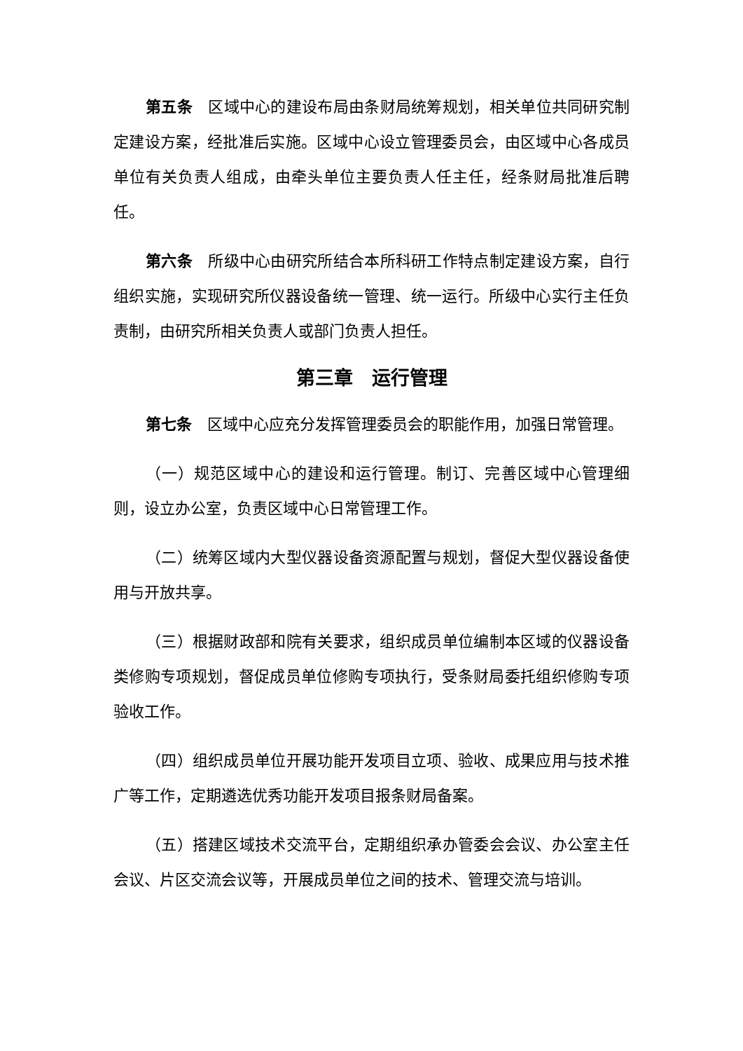第五条　区域中心的建设布局由条财局统筹规划，相关单位共同研究制定建设方案，经批准后实施。区域中心设立管理委员会，由区域中心各成员单位有关负责人组成，由牵头单位主要负责人任主任，经条财局批准后聘任。
第六条　所级中心由研究所结合本所科研工作特点制定建设方案，自行组织实施，实现研究所仪器设备统一管理、统一运行。所级中心实行主任负责制，由研究所相关负责人或部门负责人担任。
第三章　运行管理
第七条　区域中心应充分发挥管理委员会的职能作用，加强日常管理。
（一）规范区域中心的建设和运行管理。制订、完善区域中心管理细则，设立办公室，负责区域中心日常管理工作。
（二）统筹区域内大型仪器设备资源配置与规划，督促大型仪器设备使用与开放共享。
（三）根据财政部和院有关要求，组织成员单位编制本区域的仪器设备类修购专项规划，督促成员单位修购专项执行，受条财局委托组织修购专项验收工作。
（四）组织成员单位开展功能开发项目立项、验收、成果应用与技术推广等工作，定期遴选优秀功能开发项目报条财局备案。
（五）搭建区域技术交流平台，定期组织承办管委会会议、办公室主任会议、片区交流会议等，开展成员单位之间的技术、管理交流与培训。